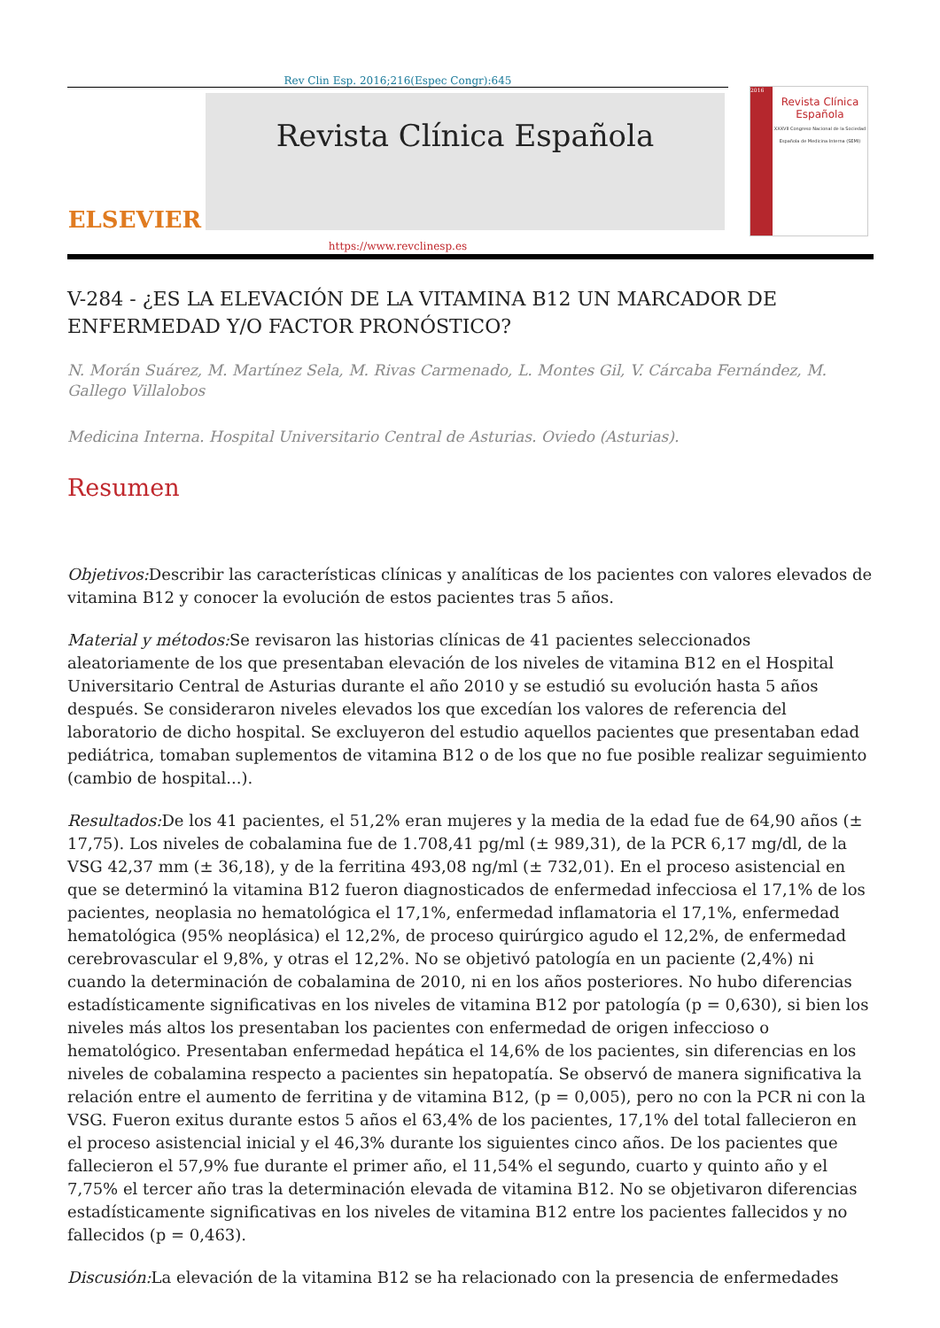Rev Clin Esp. 2016;216(Espec Congr):645
ELSEVIER
Revista Clínica Española
2016
Revista Clínica Española
XXXVII Congreso Nacional de la Sociedad Española de Medicina Interna (SEMI)
https://www.revclinesp.es
V-284 - ¿ES LA ELEVACIÓN DE LA VITAMINA B12 UN MARCADOR DE ENFERMEDAD Y/O FACTOR PRONÓSTICO?
N. Morán Suárez, M. Martínez Sela, M. Rivas Carmenado, L. Montes Gil, V. Cárcaba Fernández, M. Gallego Villalobos
Medicina Interna. Hospital Universitario Central de Asturias. Oviedo (Asturias).
Resumen
Objetivos: Describir las características clínicas y analíticas de los pacientes con valores elevados de vitamina B12 y conocer la evolución de estos pacientes tras 5 años.
Material y métodos: Se revisaron las historias clínicas de 41 pacientes seleccionados aleatoriamente de los que presentaban elevación de los niveles de vitamina B12 en el Hospital Universitario Central de Asturias durante el año 2010 y se estudió su evolución hasta 5 años después. Se consideraron niveles elevados los que excedían los valores de referencia del laboratorio de dicho hospital. Se excluyeron del estudio aquellos pacientes que presentaban edad pediátrica, tomaban suplementos de vitamina B12 o de los que no fue posible realizar seguimiento (cambio de hospital...).
Resultados: De los 41 pacientes, el 51,2% eran mujeres y la media de la edad fue de 64,90 años (± 17,75). Los niveles de cobalamina fue de 1.708,41 pg/ml (± 989,31), de la PCR 6,17 mg/dl, de la VSG 42,37 mm (± 36,18), y de la ferritina 493,08 ng/ml (± 732,01). En el proceso asistencial en que se determinó la vitamina B12 fueron diagnosticados de enfermedad infecciosa el 17,1% de los pacientes, neoplasia no hematológica el 17,1%, enfermedad inflamatoria el 17,1%, enfermedad hematológica (95% neoplásica) el 12,2%, de proceso quirúrgico agudo el 12,2%, de enfermedad cerebrovascular el 9,8%, y otras el 12,2%. No se objetivó patología en un paciente (2,4%) ni cuando la determinación de cobalamina de 2010, ni en los años posteriores. No hubo diferencias estadísticamente significativas en los niveles de vitamina B12 por patología (p = 0,630), si bien los niveles más altos los presentaban los pacientes con enfermedad de origen infeccioso o hematológico. Presentaban enfermedad hepática el 14,6% de los pacientes, sin diferencias en los niveles de cobalamina respecto a pacientes sin hepatopatía. Se observó de manera significativa la relación entre el aumento de ferritina y de vitamina B12, (p = 0,005), pero no con la PCR ni con la VSG. Fueron exitus durante estos 5 años el 63,4% de los pacientes, 17,1% del total fallecieron en el proceso asistencial inicial y el 46,3% durante los siguientes cinco años. De los pacientes que fallecieron el 57,9% fue durante el primer año, el 11,54% el segundo, cuarto y quinto año y el 7,75% el tercer año tras la determinación elevada de vitamina B12. No se objetivaron diferencias estadísticamente significativas en los niveles de vitamina B12 entre los pacientes fallecidos y no fallecidos (p = 0,463).
Discusión: La elevación de la vitamina B12 se ha relacionado con la presencia de enfermedades